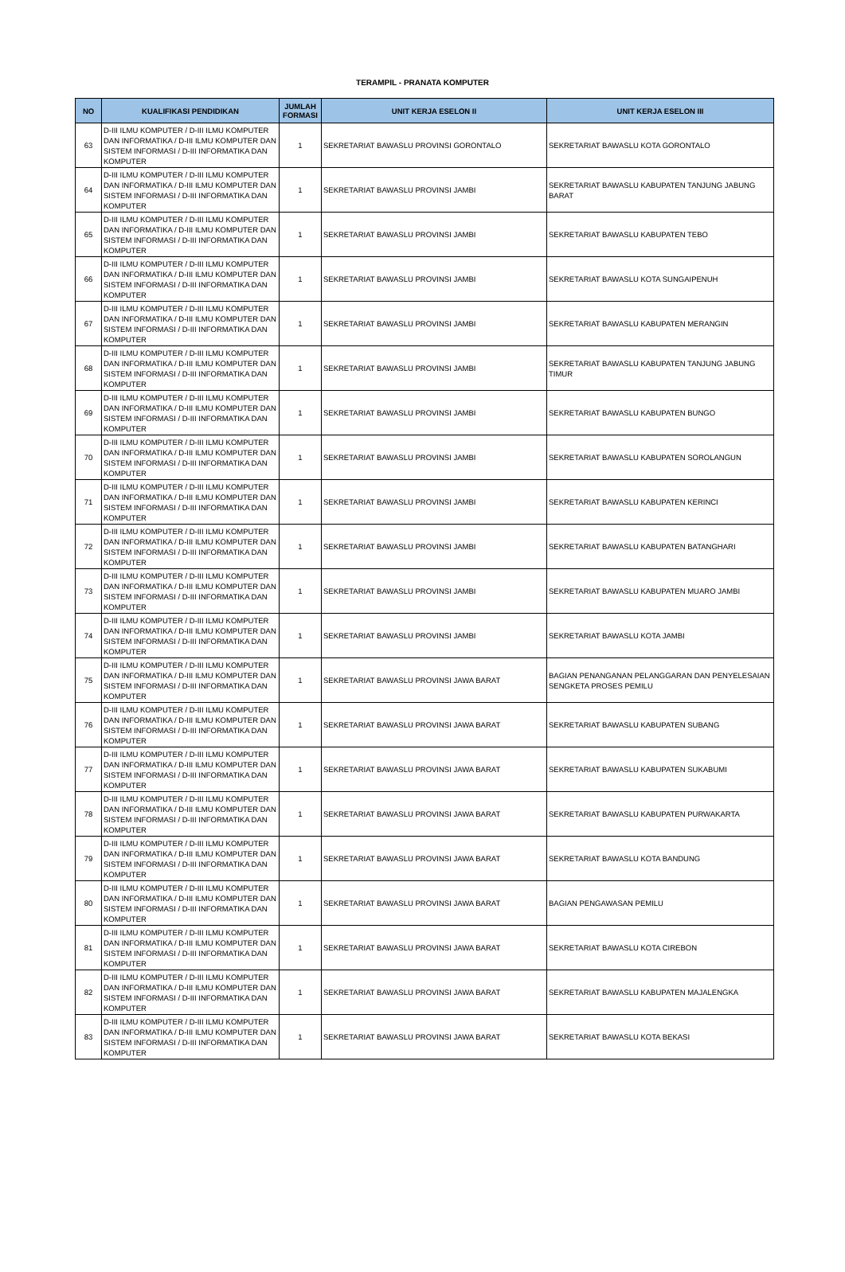TERAMPIL - PRANATA KOMPUTER
| NO | KUALIFIKASI PENDIDIKAN | JUMLAH FORMASI | UNIT KERJA ESELON II | UNIT KERJA ESELON III |
| --- | --- | --- | --- | --- |
| 63 | D-III ILMU KOMPUTER / D-III ILMU KOMPUTER DAN INFORMATIKA / D-III ILMU KOMPUTER DAN SISTEM INFORMASI / D-III INFORMATIKA DAN KOMPUTER | 1 | SEKRETARIAT BAWASLU PROVINSI GORONTALO | SEKRETARIAT BAWASLU KOTA GORONTALO |
| 64 | D-III ILMU KOMPUTER / D-III ILMU KOMPUTER DAN INFORMATIKA / D-III ILMU KOMPUTER DAN SISTEM INFORMASI / D-III INFORMATIKA DAN KOMPUTER | 1 | SEKRETARIAT BAWASLU PROVINSI JAMBI | SEKRETARIAT BAWASLU KABUPATEN TANJUNG JABUNG BARAT |
| 65 | D-III ILMU KOMPUTER / D-III ILMU KOMPUTER DAN INFORMATIKA / D-III ILMU KOMPUTER DAN SISTEM INFORMASI / D-III INFORMATIKA DAN KOMPUTER | 1 | SEKRETARIAT BAWASLU PROVINSI JAMBI | SEKRETARIAT BAWASLU KABUPATEN TEBO |
| 66 | D-III ILMU KOMPUTER / D-III ILMU KOMPUTER DAN INFORMATIKA / D-III ILMU KOMPUTER DAN SISTEM INFORMASI / D-III INFORMATIKA DAN KOMPUTER | 1 | SEKRETARIAT BAWASLU PROVINSI JAMBI | SEKRETARIAT BAWASLU KOTA SUNGAIPENUH |
| 67 | D-III ILMU KOMPUTER / D-III ILMU KOMPUTER DAN INFORMATIKA / D-III ILMU KOMPUTER DAN SISTEM INFORMASI / D-III INFORMATIKA DAN KOMPUTER | 1 | SEKRETARIAT BAWASLU PROVINSI JAMBI | SEKRETARIAT BAWASLU KABUPATEN MERANGIN |
| 68 | D-III ILMU KOMPUTER / D-III ILMU KOMPUTER DAN INFORMATIKA / D-III ILMU KOMPUTER DAN SISTEM INFORMASI / D-III INFORMATIKA DAN KOMPUTER | 1 | SEKRETARIAT BAWASLU PROVINSI JAMBI | SEKRETARIAT BAWASLU KABUPATEN TANJUNG JABUNG TIMUR |
| 69 | D-III ILMU KOMPUTER / D-III ILMU KOMPUTER DAN INFORMATIKA / D-III ILMU KOMPUTER DAN SISTEM INFORMASI / D-III INFORMATIKA DAN KOMPUTER | 1 | SEKRETARIAT BAWASLU PROVINSI JAMBI | SEKRETARIAT BAWASLU KABUPATEN BUNGO |
| 70 | D-III ILMU KOMPUTER / D-III ILMU KOMPUTER DAN INFORMATIKA / D-III ILMU KOMPUTER DAN SISTEM INFORMASI / D-III INFORMATIKA DAN KOMPUTER | 1 | SEKRETARIAT BAWASLU PROVINSI JAMBI | SEKRETARIAT BAWASLU KABUPATEN SOROLANGUN |
| 71 | D-III ILMU KOMPUTER / D-III ILMU KOMPUTER DAN INFORMATIKA / D-III ILMU KOMPUTER DAN SISTEM INFORMASI / D-III INFORMATIKA DAN KOMPUTER | 1 | SEKRETARIAT BAWASLU PROVINSI JAMBI | SEKRETARIAT BAWASLU KABUPATEN KERINCI |
| 72 | D-III ILMU KOMPUTER / D-III ILMU KOMPUTER DAN INFORMATIKA / D-III ILMU KOMPUTER DAN SISTEM INFORMASI / D-III INFORMATIKA DAN KOMPUTER | 1 | SEKRETARIAT BAWASLU PROVINSI JAMBI | SEKRETARIAT BAWASLU KABUPATEN BATANGHARI |
| 73 | D-III ILMU KOMPUTER / D-III ILMU KOMPUTER DAN INFORMATIKA / D-III ILMU KOMPUTER DAN SISTEM INFORMASI / D-III INFORMATIKA DAN KOMPUTER | 1 | SEKRETARIAT BAWASLU PROVINSI JAMBI | SEKRETARIAT BAWASLU KABUPATEN MUARO JAMBI |
| 74 | D-III ILMU KOMPUTER / D-III ILMU KOMPUTER DAN INFORMATIKA / D-III ILMU KOMPUTER DAN SISTEM INFORMASI / D-III INFORMATIKA DAN KOMPUTER | 1 | SEKRETARIAT BAWASLU PROVINSI JAMBI | SEKRETARIAT BAWASLU KOTA JAMBI |
| 75 | D-III ILMU KOMPUTER / D-III ILMU KOMPUTER DAN INFORMATIKA / D-III ILMU KOMPUTER DAN SISTEM INFORMASI / D-III INFORMATIKA DAN KOMPUTER | 1 | SEKRETARIAT BAWASLU PROVINSI JAWA BARAT | BAGIAN PENANGANAN PELANGGARAN DAN PENYELESAIAN SENGKETA PROSES PEMILU |
| 76 | D-III ILMU KOMPUTER / D-III ILMU KOMPUTER DAN INFORMATIKA / D-III ILMU KOMPUTER DAN SISTEM INFORMASI / D-III INFORMATIKA DAN KOMPUTER | 1 | SEKRETARIAT BAWASLU PROVINSI JAWA BARAT | SEKRETARIAT BAWASLU KABUPATEN SUBANG |
| 77 | D-III ILMU KOMPUTER / D-III ILMU KOMPUTER DAN INFORMATIKA / D-III ILMU KOMPUTER DAN SISTEM INFORMASI / D-III INFORMATIKA DAN KOMPUTER | 1 | SEKRETARIAT BAWASLU PROVINSI JAWA BARAT | SEKRETARIAT BAWASLU KABUPATEN SUKABUMI |
| 78 | D-III ILMU KOMPUTER / D-III ILMU KOMPUTER DAN INFORMATIKA / D-III ILMU KOMPUTER DAN SISTEM INFORMASI / D-III INFORMATIKA DAN KOMPUTER | 1 | SEKRETARIAT BAWASLU PROVINSI JAWA BARAT | SEKRETARIAT BAWASLU KABUPATEN PURWAKARTA |
| 79 | D-III ILMU KOMPUTER / D-III ILMU KOMPUTER DAN INFORMATIKA / D-III ILMU KOMPUTER DAN SISTEM INFORMASI / D-III INFORMATIKA DAN KOMPUTER | 1 | SEKRETARIAT BAWASLU PROVINSI JAWA BARAT | SEKRETARIAT BAWASLU KOTA BANDUNG |
| 80 | D-III ILMU KOMPUTER / D-III ILMU KOMPUTER DAN INFORMATIKA / D-III ILMU KOMPUTER DAN SISTEM INFORMASI / D-III INFORMATIKA DAN KOMPUTER | 1 | SEKRETARIAT BAWASLU PROVINSI JAWA BARAT | BAGIAN PENGAWASAN PEMILU |
| 81 | D-III ILMU KOMPUTER / D-III ILMU KOMPUTER DAN INFORMATIKA / D-III ILMU KOMPUTER DAN SISTEM INFORMASI / D-III INFORMATIKA DAN KOMPUTER | 1 | SEKRETARIAT BAWASLU PROVINSI JAWA BARAT | SEKRETARIAT BAWASLU KOTA CIREBON |
| 82 | D-III ILMU KOMPUTER / D-III ILMU KOMPUTER DAN INFORMATIKA / D-III ILMU KOMPUTER DAN SISTEM INFORMASI / D-III INFORMATIKA DAN KOMPUTER | 1 | SEKRETARIAT BAWASLU PROVINSI JAWA BARAT | SEKRETARIAT BAWASLU KABUPATEN MAJALENGKA |
| 83 | D-III ILMU KOMPUTER / D-III ILMU KOMPUTER DAN INFORMATIKA / D-III ILMU KOMPUTER DAN SISTEM INFORMASI / D-III INFORMATIKA DAN KOMPUTER | 1 | SEKRETARIAT BAWASLU PROVINSI JAWA BARAT | SEKRETARIAT BAWASLU KOTA BEKASI |